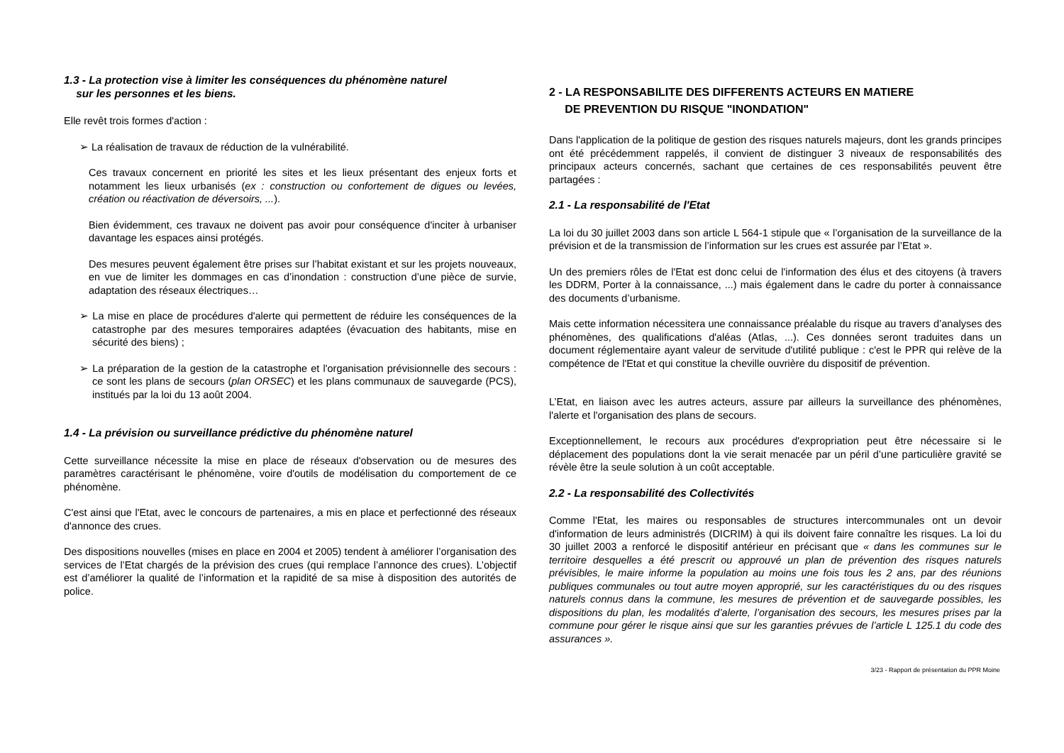1.3 - La protection vise à limiter les conséquences du phénomène naturel
sur les personnes et les biens.
Elle revêt trois formes d'action :
➢ La réalisation de travaux de réduction de la vulnérabilité.
Ces travaux concernent en priorité les sites et les lieux présentant des enjeux forts et notamment les lieux urbanisés (ex : construction ou confortement de digues ou levées, création ou réactivation de déversoirs, ...).
Bien évidemment, ces travaux ne doivent pas avoir pour conséquence d'inciter à urbaniser davantage les espaces ainsi protégés.
Des mesures peuvent également être prises sur l’habitat existant et sur les projets nouveaux, en vue de limiter les dommages en cas d’inondation : construction d’une pièce de survie, adaptation des réseaux électriques…
➢ La mise en place de procédures d'alerte qui permettent de réduire les conséquences de la catastrophe par des mesures temporaires adaptées (évacuation des habitants, mise en sécurité des biens) ;
➢ La préparation de la gestion de la catastrophe et l'organisation prévisionnelle des secours : ce sont les plans de secours (plan ORSEC) et les plans communaux de sauvegarde (PCS), institués par la loi du 13 août 2004.
1.4 - La prévision ou surveillance prédictive du phénomène naturel
Cette surveillance nécessite la mise en place de réseaux d'observation ou de mesures des paramètres caractérisant le phénomène, voire d'outils de modélisation du comportement de ce phénomène.
C'est ainsi que l'Etat, avec le concours de partenaires, a mis en place et perfectionné des réseaux d'annonce des crues.
Des dispositions nouvelles (mises en place en 2004 et 2005) tendent à améliorer l’organisation des services de l’Etat chargés de la prévision des crues (qui remplace l’annonce des crues). L’objectif est d’améliorer la qualité de l’information et la rapidité de sa mise à disposition des autorités de police.
2 - LA RESPONSABILITE DES DIFFERENTS ACTEURS EN MATIERE
DE PREVENTION DU RISQUE "INONDATION"
Dans l'application de la politique de gestion des risques naturels majeurs, dont les grands principes ont été précédemment rappelés, il convient de distinguer 3 niveaux de responsabilités des principaux acteurs concernés, sachant que certaines de ces responsabilités peuvent être partagées :
2.1 - La responsabilité de l'Etat
La loi du 30 juillet 2003 dans son article L 564-1 stipule que « l’organisation de la surveillance de la prévision et de la transmission de l’information sur les crues est assurée par l’Etat ».
Un des premiers rôles de l'Etat est donc celui de l'information des élus et des citoyens (à travers les DDRM, Porter à la connaissance, ...) mais également dans le cadre du porter à connaissance des documents d’urbanisme.
Mais cette information nécessitera une connaissance préalable du risque au travers d’analyses des phénomènes, des qualifications d'aléas (Atlas, ...). Ces données seront traduites dans un document réglementaire ayant valeur de servitude d'utilité publique : c'est le PPR qui relève de la compétence de l'Etat et qui constitue la cheville ouvrière du dispositif de prévention.
L’Etat, en liaison avec les autres acteurs, assure par ailleurs la surveillance des phénomènes, l'alerte et l'organisation des plans de secours.
Exceptionnellement, le recours aux procédures d'expropriation peut être nécessaire si le déplacement des populations dont la vie serait menacée par un péril d’une particulière gravité se révèle être la seule solution à un coût acceptable.
2.2 - La responsabilité des Collectivités
Comme l'Etat, les maires ou responsables de structures intercommunales ont un devoir d'information de leurs administrés (DICRIM) à qui ils doivent faire connaître les risques. La loi du 30 juillet 2003 a renforcé le dispositif antérieur en précisant que « dans les communes sur le territoire desquelles a été prescrit ou approuvé un plan de prévention des risques naturels prévisibles, le maire informe la population au moins une fois tous les 2 ans, par des réunions publiques communales ou tout autre moyen approprié, sur les caractéristiques du ou des risques naturels connus dans la commune, les mesures de prévention et de sauvegarde possibles, les dispositions du plan, les modalités d’alerte, l’organisation des secours, les mesures prises par la commune pour gérer le risque ainsi que sur les garanties prévues de l’article L 125.1 du code des assurances ».
3/23 - Rapport de présentation du PPR Moine